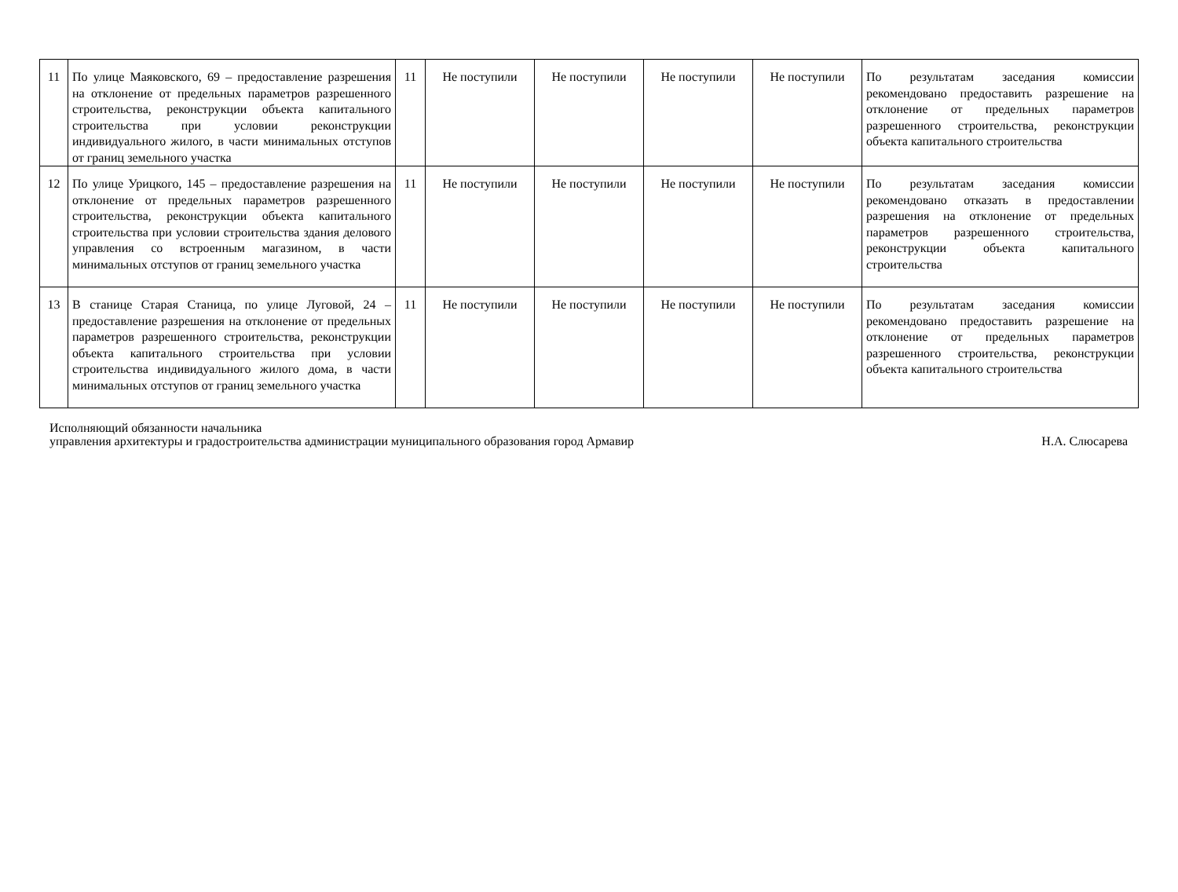| 11 | По улице Маяковского, 69 – предоставление разрешения на отклонение от предельных параметров разрешенного строительства, реконструкции объекта капитального строительства при условии реконструкции индивидуального жилого, в части минимальных отступов от границ земельного участка | 11 | Не поступили | Не поступили | Не поступили | Не поступили | По результатам заседания комиссии рекомендовано предоставить разрешение на отклонение от предельных параметров разрешенного строительства, реконструкции объекта капитального строительства |
| 12 | По улице Урицкого, 145 – предоставление разрешения на отклонение от предельных параметров разрешенного строительства, реконструкции объекта капитального строительства при условии строительства здания делового управления со встроенным магазином, в части минимальных отступов от границ земельного участка | 11 | Не поступили | Не поступили | Не поступили | Не поступили | По результатам заседания комиссии рекомендовано отказать в предоставлении разрешения на отклонение от предельных параметров разрешенного строительства, реконструкции объекта капитального строительства |
| 13 | В станице Старая Станица, по улице Луговой, 24 – предоставление разрешения на отклонение от предельных параметров разрешенного строительства, реконструкции объекта капитального строительства при условии строительства индивидуального жилого дома, в части минимальных отступов от границ земельного участка | 11 | Не поступили | Не поступили | Не поступили | Не поступили | По результатам заседания комиссии рекомендовано предоставить разрешение на отклонение от предельных параметров разрешенного строительства, реконструкции объекта капитального строительства |
Исполняющий обязанности начальника
управления архитектуры и градостроительства администрации муниципального образования город Армавир
Н.А. Слюсарева